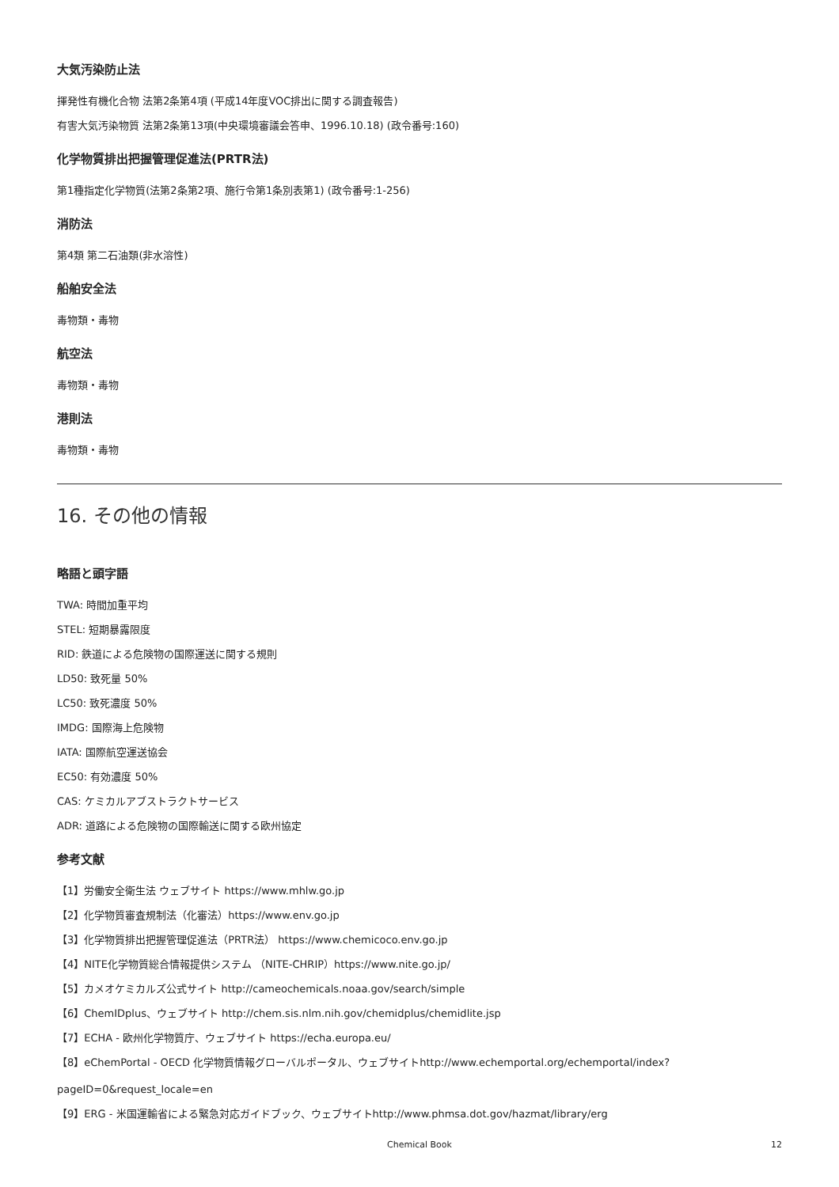大気汚染防止法
揮発性有機化合物 法第2条第4項 (平成14年度VOC排出に関する調査報告)
有害大気汚染物質 法第2条第13項(中央環境審議会答申、1996.10.18) (政令番号:160)
化学物質排出把握管理促進法(PRTR法)
第1種指定化学物質(法第2条第2項、施行令第1条別表第1) (政令番号:1-256)
消防法
第4類 第二石油類(非水溶性)
船舶安全法
毒物類・毒物
航空法
毒物類・毒物
港則法
毒物類・毒物
16. その他の情報
略語と頭字語
TWA: 時間加重平均
STEL: 短期暴露限度
RID: 鉄道による危険物の国際運送に関する規則
LD50: 致死量 50%
LC50: 致死濃度 50%
IMDG: 国際海上危険物
IATA: 国際航空運送協会
EC50: 有効濃度 50%
CAS: ケミカルアブストラクトサービス
ADR: 道路による危険物の国際輸送に関する欧州協定
参考文献
【1】労働安全衛生法 ウェブサイト https://www.mhlw.go.jp
【2】化学物質審査規制法（化審法）https://www.env.go.jp
【3】化学物質排出把握管理促進法（PRTR法） https://www.chemicoco.env.go.jp
【4】NITE化学物質総合情報提供システム （NITE-CHRIP）https://www.nite.go.jp/
【5】カメオケミカルズ公式サイト http://cameochemicals.noaa.gov/search/simple
【6】ChemIDplus、ウェブサイト http://chem.sis.nlm.nih.gov/chemidplus/chemidlite.jsp
【7】ECHA - 欧州化学物質庁、ウェブサイト https://echa.europa.eu/
【8】eChemPortal - OECD 化学物質情報グローバルポータル、ウェブサイトhttp://www.echemportal.org/echemportal/index?
pageID=0&request_locale=en
【9】ERG - 米国運輸省による緊急対応ガイドブック、ウェブサイトhttp://www.phmsa.dot.gov/hazmat/library/erg
Chemical Book
12